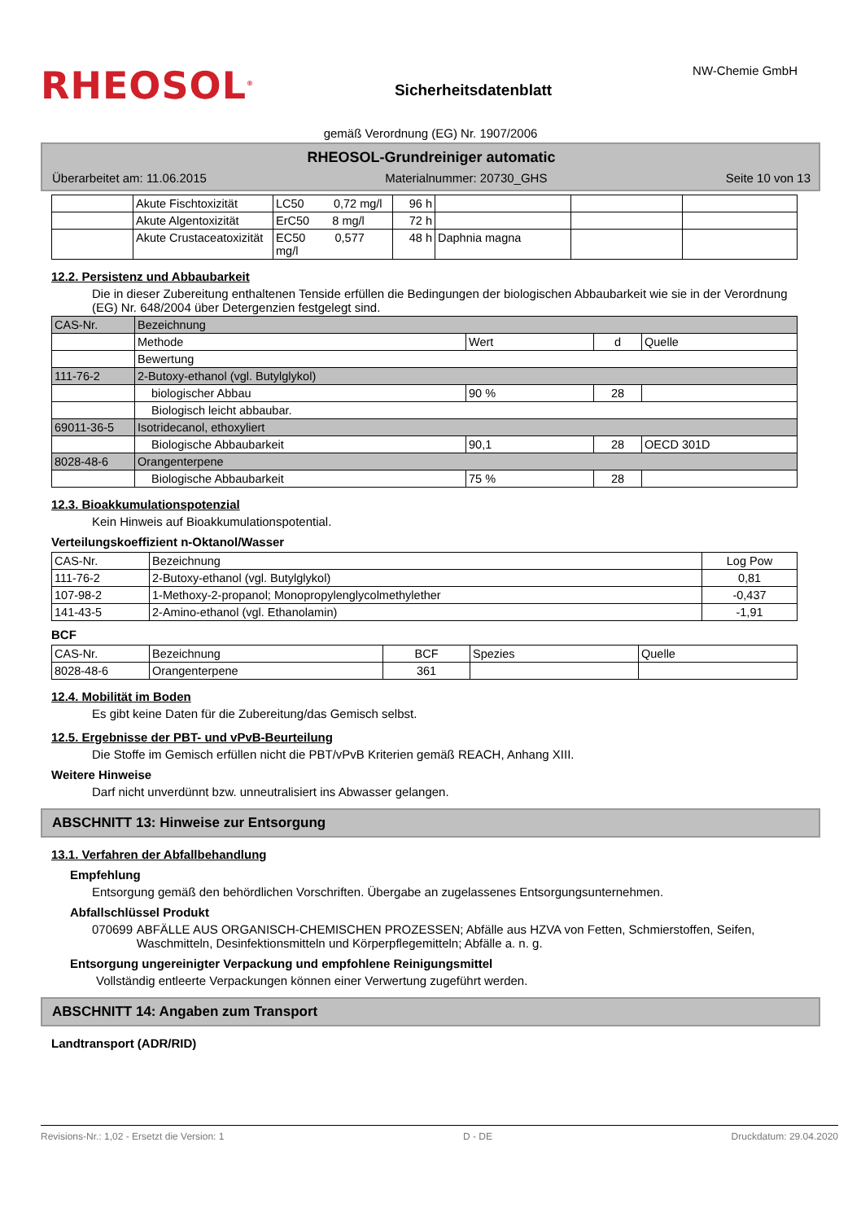RHEOSOL<sup>®</sup>
Sicherheitsdatenblatt
NW-Chemie GmbH
gemäß Verordnung (EG) Nr. 1907/2006
RHEOSOL-Grundreiniger automatic
Überarbeitet am: 11.06.2015 Materialnummer: 20730_GHS Seite 10 von 13
| | Akute Fischtoxizität | LC50 0,72 mg/l | 96 h | | | |
| | Akute Algentoxizität | ErC50 8 mg/l | 72 h | | | |
| | Akute Crustaceatoxizität | EC50 0,577 mg/l | 48 h | Daphnia magna | | |
12.2. Persistenz und Abbaubarkeit
Die in dieser Zubereitung enthaltenen Tenside erfüllen die Bedingungen der biologischen Abbaubarkeit wie sie in der Verordnung (EG) Nr. 648/2004 über Detergenzien festgelegt sind.
| CAS-Nr. | Bezeichnung | | | |
| | Methode | Wert | d | Quelle |
| | Bewertung | | | |
| 111-76-2 | 2-Butoxy-ethanol (vgl. Butylglykol) | | | |
| | biologischer Abbau | 90 % | 28 | |
| | Biologisch leicht abbaubar. | | | |
| 69011-36-5 | Isotridecanol, ethoxyliert | | | |
| | Biologische Abbaubarkeit | 90,1 | 28 | OECD 301D |
| 8028-48-6 | Orangenterpene | | | |
| | Biologische Abbaubarkeit | 75 % | 28 | |
12.3. Bioakkumulationspotenzial
Kein Hinweis auf Bioakkumulationspotential.
Verteilungskoeffizient n-Oktanol/Wasser
| CAS-Nr. | Bezeichnung | Log Pow |
| 111-76-2 | 2-Butoxy-ethanol (vgl. Butylglykol) | 0,81 |
| 107-98-2 | 1-Methoxy-2-propanol; Monopropylenglycolmethylether | -0,437 |
| 141-43-5 | 2-Amino-ethanol (vgl. Ethanolamin) | -1,91 |
BCF
| CAS-Nr. | Bezeichnung | BCF | Spezies | Quelle |
| 8028-48-6 | Orangenterpene | 361 | | |
12.4. Mobilität im Boden
Es gibt keine Daten für die Zubereitung/das Gemisch selbst.
12.5. Ergebnisse der PBT- und vPvB-Beurteilung
Die Stoffe im Gemisch erfüllen nicht die PBT/vPvB Kriterien gemäß REACH, Anhang XIII.
Weitere Hinweise
Darf nicht unverdünnt bzw. unneutralisiert ins Abwasser gelangen.
ABSCHNITT 13: Hinweise zur Entsorgung
13.1. Verfahren der Abfallbehandlung
Empfehlung
Entsorgung gemäß den behördlichen Vorschriften. Übergabe an zugelassenes Entsorgungsunternehmen.
Abfallschlüssel Produkt
070699 ABFÄLLE AUS ORGANISCH-CHEMISCHEN PROZESSEN; Abfälle aus HZVA von Fetten, Schmierstoffen, Seifen, Waschmitteln, Desinfektionsmitteln und Körperpflegemitteln; Abfälle a. n. g.
Entsorgung ungereinigter Verpackung und empfohlene Reinigungsmittel
Vollständig entleerte Verpackungen können einer Verwertung zugeführt werden.
ABSCHNITT 14: Angaben zum Transport
Landtransport (ADR/RID)
Revisions-Nr.: 1,02 - Ersetzt die Version: 1 D - DE Druckdatum: 29.04.2020